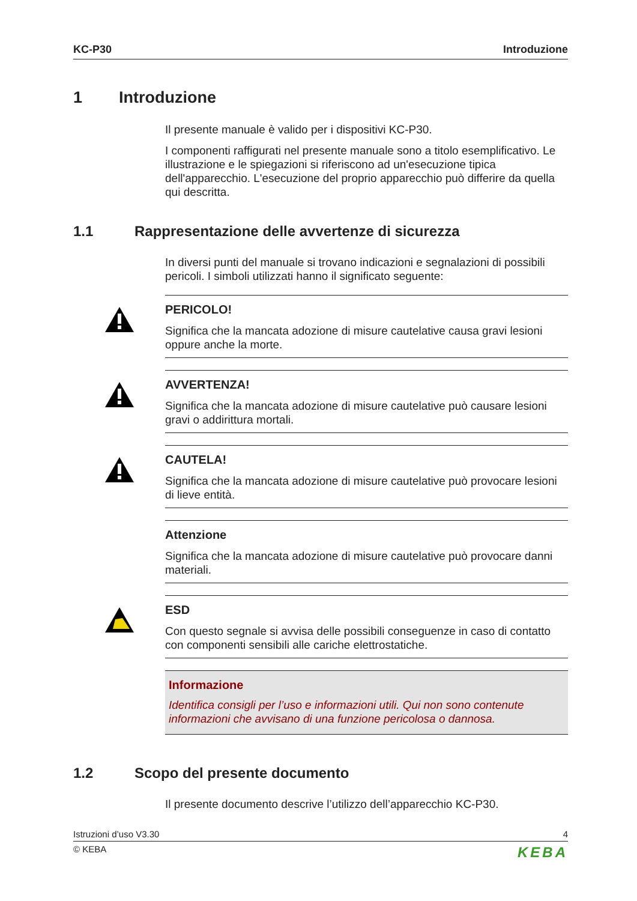KC-P30 Introduzione
1 Introduzione
Il presente manuale è valido per i dispositivi KC-P30.
I componenti raffigurati nel presente manuale sono a titolo esemplificativo. Le illustrazione e le spiegazioni si riferiscono ad un'esecuzione tipica dell'apparecchio. L'esecuzione del proprio apparecchio può differire da quella qui descritta.
1.1 Rappresentazione delle avvertenze di sicurezza
In diversi punti del manuale si trovano indicazioni e segnalazioni di possibili pericoli. I simboli utilizzati hanno il significato seguente:
PERICOLO!
Significa che la mancata adozione di misure cautelative causa gravi lesioni oppure anche la morte.
AVVERTENZA!
Significa che la mancata adozione di misure cautelative può causare lesioni gravi o addirittura mortali.
CAUTELA!
Significa che la mancata adozione di misure cautelative può provocare lesioni di lieve entità.
Attenzione
Significa che la mancata adozione di misure cautelative può provocare danni materiali.
ESD
Con questo segnale si avvisa delle possibili conseguenze in caso di contatto con componenti sensibili alle cariche elettrostatiche.
Informazione
Identifica consigli per l’uso e informazioni utili. Qui non sono contenute informazioni che avvisano di una funzione pericolosa o dannosa.
1.2 Scopo del presente documento
Il presente documento descrive l’utilizzo dell’apparecchio KC-P30.
Istruzioni d’uso V3.30 4
© KEBA KEBA